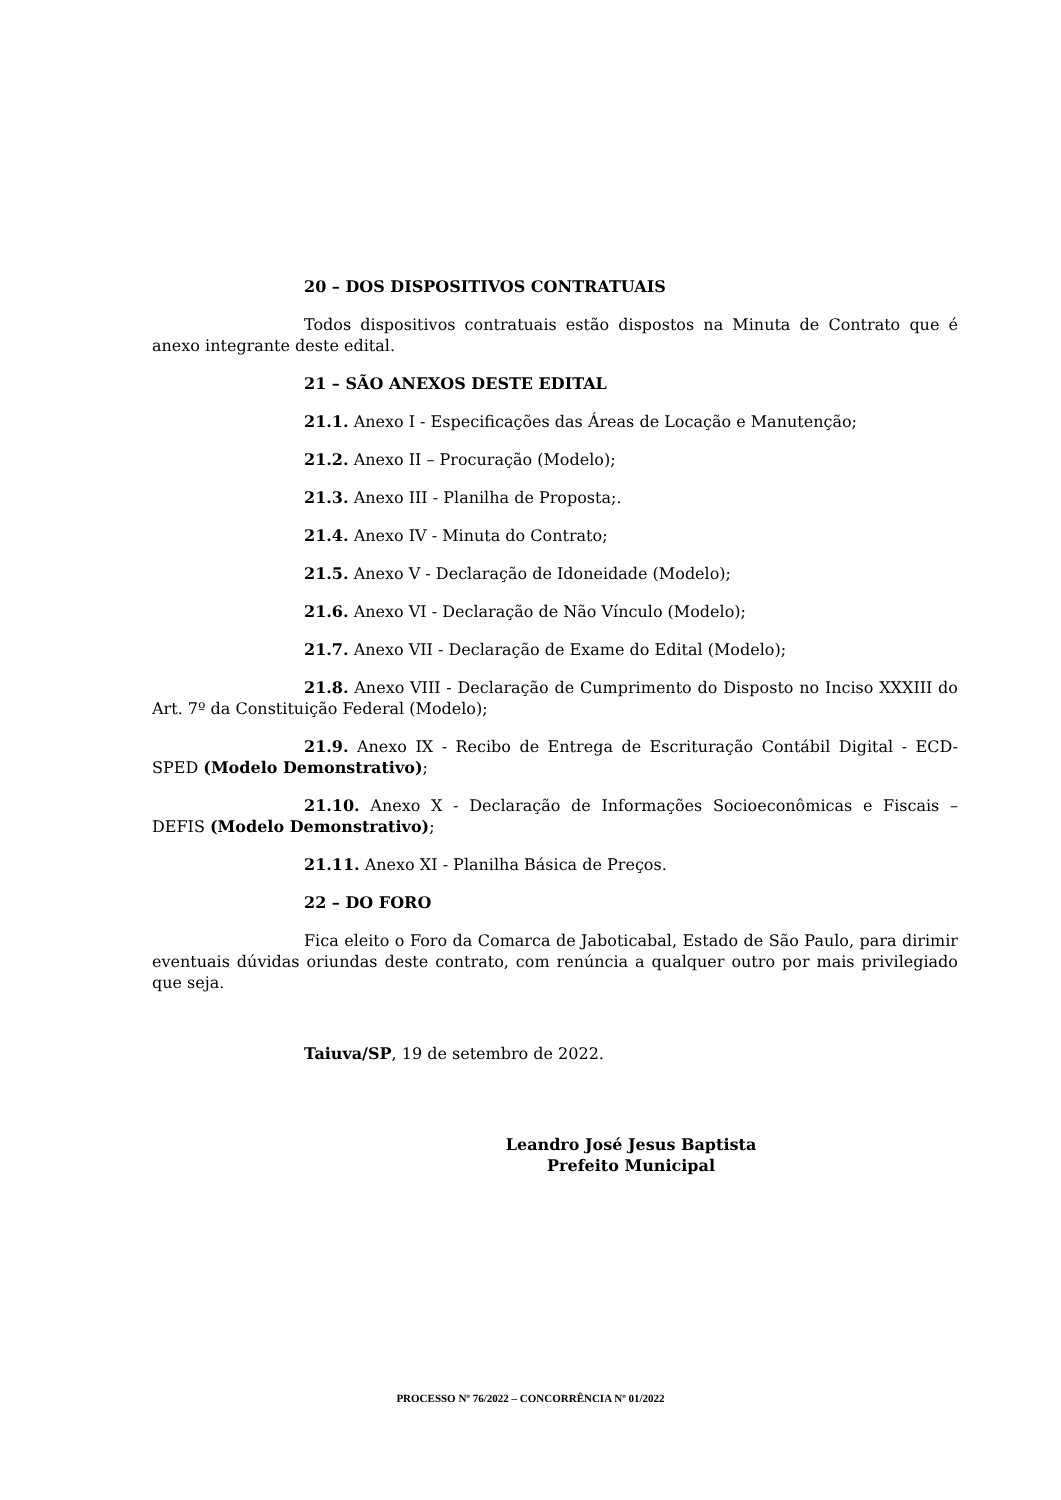20 – DOS DISPOSITIVOS CONTRATUAIS
Todos dispositivos contratuais estão dispostos na Minuta de Contrato que é anexo integrante deste edital.
21 – SÃO ANEXOS DESTE EDITAL
21.1. Anexo I - Especificações das Áreas de Locação e Manutenção;
21.2. Anexo II – Procuração (Modelo);
21.3. Anexo III - Planilha de Proposta;.
21.4. Anexo IV - Minuta do Contrato;
21.5. Anexo V - Declaração de Idoneidade (Modelo);
21.6. Anexo VI - Declaração de Não Vínculo (Modelo);
21.7. Anexo VII - Declaração de Exame do Edital (Modelo);
21.8. Anexo VIII - Declaração de Cumprimento do Disposto no Inciso XXXIII do Art. 7º da Constituição Federal (Modelo);
21.9. Anexo IX - Recibo de Entrega de Escrituração Contábil Digital - ECD-SPED (Modelo Demonstrativo);
21.10. Anexo X - Declaração de Informações Socioeconômicas e Fiscais – DEFIS (Modelo Demonstrativo);
21.11. Anexo XI - Planilha Básica de Preços.
22 – DO FORO
Fica eleito o Foro da Comarca de Jaboticabal, Estado de São Paulo, para dirimir eventuais dúvidas oriundas deste contrato, com renúncia a qualquer outro por mais privilegiado que seja.
Taiuva/SP, 19 de setembro de 2022.
Leandro José Jesus Baptista
Prefeito Municipal
PROCESSO Nº 76/2022 – CONCORRÊNCIA Nº 01/2022